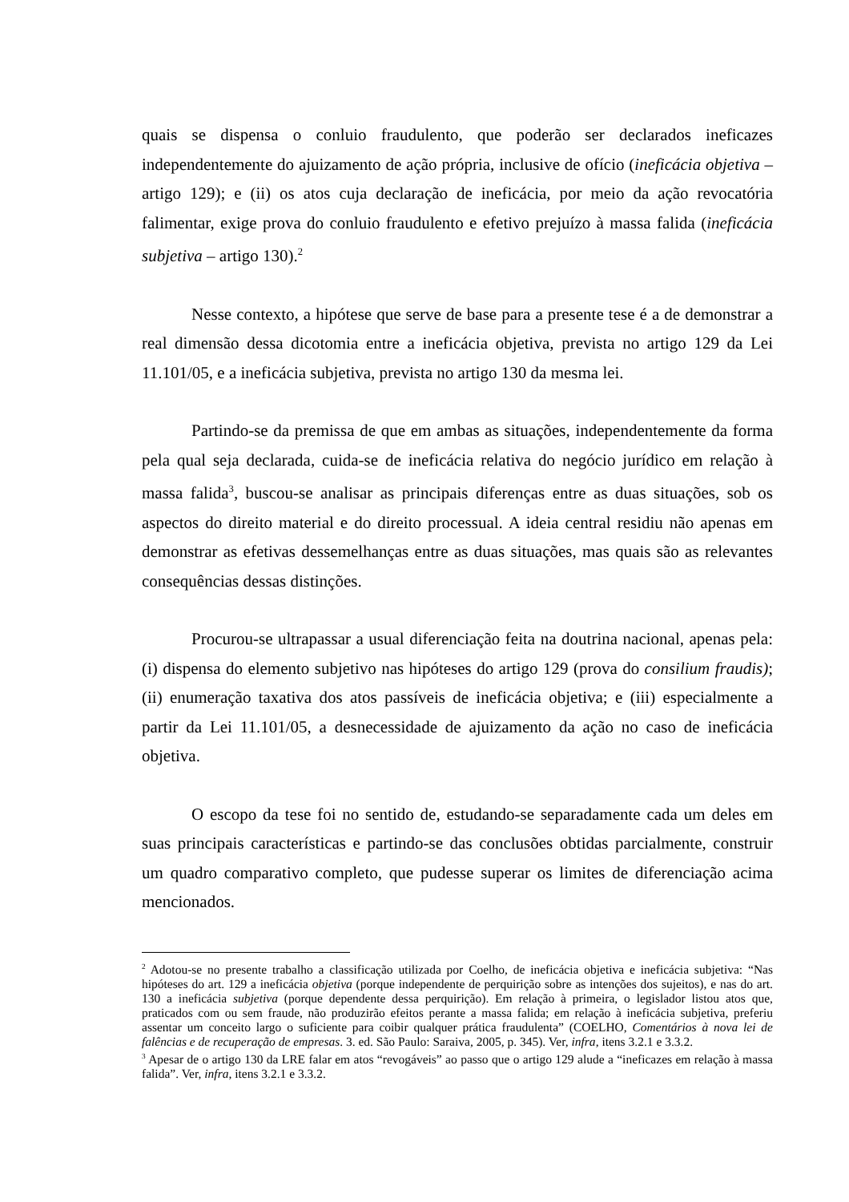quais se dispensa o conluio fraudulento, que poderão ser declarados ineficazes independentemente do ajuizamento de ação própria, inclusive de ofício (ineficácia objetiva – artigo 129); e (ii) os atos cuja declaração de ineficácia, por meio da ação revocatória falimentar, exige prova do conluio fraudulento e efetivo prejuízo à massa falida (ineficácia subjetiva – artigo 130).<sup>2</sup>
Nesse contexto, a hipótese que serve de base para a presente tese é a de demonstrar a real dimensão dessa dicotomia entre a ineficácia objetiva, prevista no artigo 129 da Lei 11.101/05, e a ineficácia subjetiva, prevista no artigo 130 da mesma lei.
Partindo-se da premissa de que em ambas as situações, independentemente da forma pela qual seja declarada, cuida-se de ineficácia relativa do negócio jurídico em relação à massa falida<sup>3</sup>, buscou-se analisar as principais diferenças entre as duas situações, sob os aspectos do direito material e do direito processual. A ideia central residiu não apenas em demonstrar as efetivas dessemelhanças entre as duas situações, mas quais são as relevantes consequências dessas distinções.
Procurou-se ultrapassar a usual diferenciação feita na doutrina nacional, apenas pela: (i) dispensa do elemento subjetivo nas hipóteses do artigo 129 (prova do consilium fraudis); (ii) enumeração taxativa dos atos passíveis de ineficácia objetiva; e (iii) especialmente a partir da Lei 11.101/05, a desnecessidade de ajuizamento da ação no caso de ineficácia objetiva.
O escopo da tese foi no sentido de, estudando-se separadamente cada um deles em suas principais características e partindo-se das conclusões obtidas parcialmente, construir um quadro comparativo completo, que pudesse superar os limites de diferenciação acima mencionados.
<sup>2</sup> Adotou-se no presente trabalho a classificação utilizada por Coelho, de ineficácia objetiva e ineficácia subjetiva: “Nas hipóteses do art. 129 a ineficácia objetiva (porque independente de perquirição sobre as intenções dos sujeitos), e nas do art. 130 a ineficácia subjetiva (porque dependente dessa perquirição). Em relação à primeira, o legislador listou atos que, praticados com ou sem fraude, não produzirão efeitos perante a massa falida; em relação à ineficácia subjetiva, preferiu assentar um conceito largo o suficiente para coibir qualquer prática fraudulenta” (COELHO, Comentários à nova lei de falências e de recuperação de empresas. 3. ed. São Paulo: Saraiva, 2005, p. 345). Ver, infra, itens 3.2.1 e 3.3.2.
<sup>3</sup> Apesar de o artigo 130 da LRE falar em atos “revogáveis” ao passo que o artigo 129 alude a “ineficazes em relação à massa falida”. Ver, infra, itens 3.2.1 e 3.3.2.